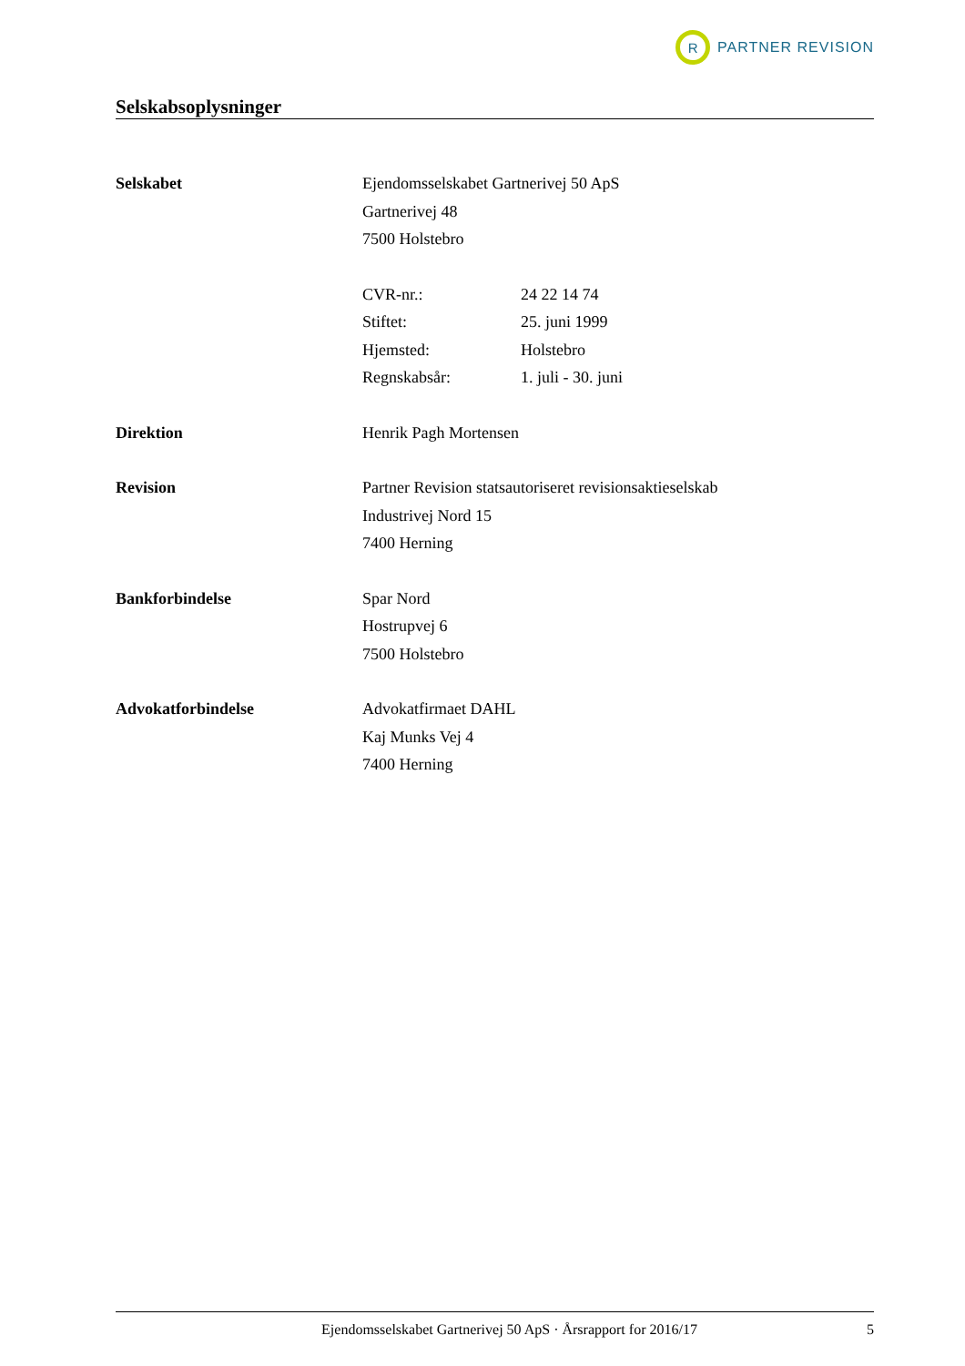R
PARTNER REVISION
Selskabsoplysninger
Selskabet Ejendomsselskabet Gartnerivej 50 ApS
Gartnerivej 48
7500 Holstebro
CVR-nr.: 24 22 14 74
Stiftet: 25. juni 1999
Hjemsted: Holstebro
Regnskabsår: 1. juli - 30. juni
Direktion Henrik Pagh Mortensen
Revision Partner Revision statsautoriseret revisionsaktieselskab
Industrivej Nord 15
7400 Herning
Bankforbindelse Spar Nord
Hostrupvej 6
7500 Holstebro
Advokatforbindelse Advokatfirmaet DAHL
Kaj Munks Vej 4
7400 Herning
Ejendomsselskabet Gartnerivej 50 ApS · Årsrapport for 2016/17
5